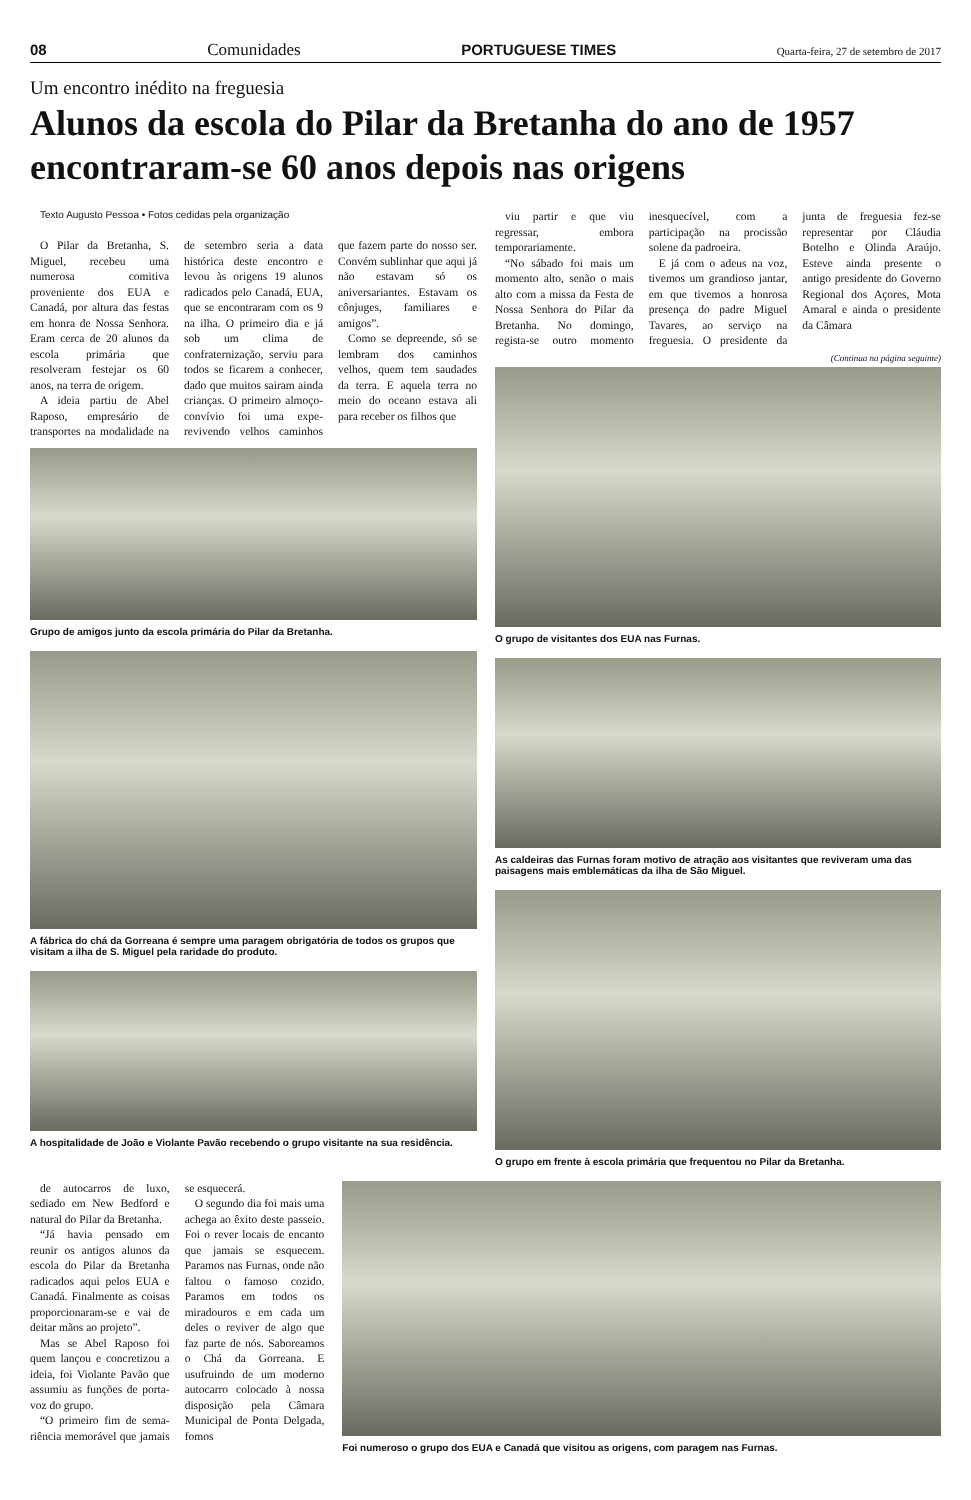08 Comunidades PORTUGUESE TIMES Quarta-feira, 27 de setembro de 2017
Um encontro inédito na freguesia
Alunos da escola do Pilar da Bretanha do ano de 1957 encontraram-se 60 anos depois nas origens
Texto Augusto Pessoa • Fotos cedidas pela organização
O Pilar da Bretanha, S. Miguel, recebeu uma numerosa comitiva proveniente dos EUA e Canadá, por altura das festas em honra de Nossa Senhora. Eram cerca de 20 alunos da escola primária que resolveram festejar os 60 anos, na terra de origem.
A ideia partiu de Abel Raposo, empresário de transportes na modalidade na de setembro seria a data histórica deste encontro e levou às origens 19 alunos radicados pelo Canadá, EUA, que se encontraram com os 9 na ilha. O primeiro dia e já sob um clima de confraternização, serviu para todos se ficarem a conhecer, dado que muitos sairam ainda crianças. O primeiro almoço-convívio foi uma expe- revivendo velhos caminhos que fazem parte do nosso ser. Convém sublinhar que aqui já não estavam só os aniversariantes. Estavam os cônjuges, familiares e amigos”.
Como se depreende, só se lembram dos caminhos velhos, quem tem saudades da terra. E aquela terra no meio do oceano estava ali para receber os filhos que
Grupo de amigos junto da escola primária do Pilar da Bretanha.
A fábrica do chá da Gorreana é sempre uma paragem obrigatória de todos os grupos que visitam a ilha de S. Miguel pela raridade do produto.
A hospitalidade de João e Violante Pavão recebendo o grupo visitante na sua residência.
viu partir e que viu regressar, embora temporariamente.
“No sábado foi mais um momento alto, senão o mais alto com a missa da Festa de Nossa Senhora do Pilar da Bretanha. No domingo, regista-se outro momento inesquecível, com a participação na procissão solene da padroeira.
E já com o adeus na voz, tivemos um grandioso jantar, em que tivemos a honrosa presença do padre Miguel Tavares, ao serviço na freguesia. O presidente da junta de freguesia fez-se representar por Cláudia Botelho e Olinda Araújo. Esteve ainda presente o antigo presidente do Governo Regional dos Açores, Mota Amaral e ainda o presidente da Câmara
(Continua na página seguinte)
O grupo de visitantes dos EUA nas Furnas.
As caldeiras das Furnas foram motivo de atração aos visitantes que reviveram uma das paisagens mais emblemáticas da ilha de São Miguel.
O grupo em frente à escola primária que frequentou no Pilar da Bretanha.
de autocarros de luxo, sediado em New Bedford e natural do Pilar da Bretanha.
“Já havia pensado em reunir os antigos alunos da escola do Pilar da Bretanha radicados aqui pelos EUA e Canadá. Finalmente as coisas proporcionaram-se e vai de deitar mãos ao projeto”.
Mas se Abel Raposo foi quem lançou e concretizou a ideia, foi Violante Pavão que assumiu as funções de porta-voz do grupo.
“O primeiro fim de sema- riência memorável que jamais se esquecerá.
O segundo dia foi mais uma achega ao êxito deste passeio. Foi o rever locais de encanto que jamais se esquecem. Paramos nas Furnas, onde não faltou o famoso cozido. Paramos em todos os miradouros e em cada um deles o reviver de algo que faz parte de nós. Saboreamos o Chá da Gorreana. E usufruindo de um moderno autocarro colocado à nossa disposição pela Câmara Municipal de Ponta Delgada, fomos
Foi numeroso o grupo dos EUA e Canadá que visitou as origens, com paragem nas Furnas.